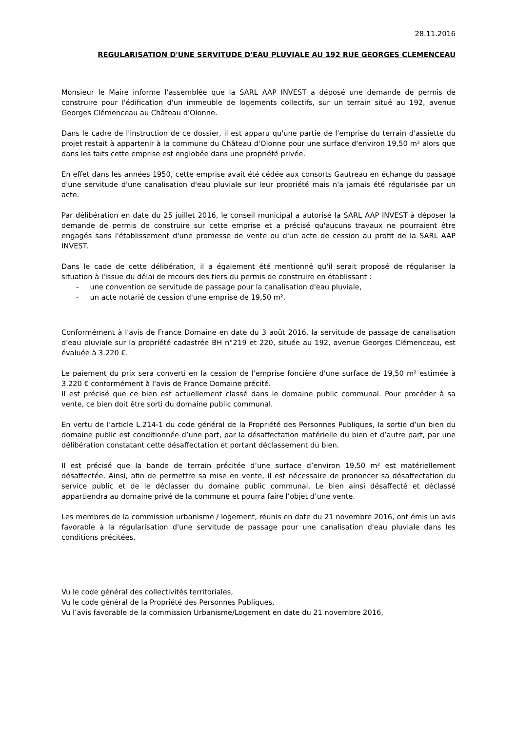28.11.2016
REGULARISATION D'UNE SERVITUDE D'EAU PLUVIALE AU 192 RUE GEORGES CLEMENCEAU
Monsieur le Maire informe l’assemblée que la SARL AAP INVEST a déposé une demande de permis de construire pour l'édification d'un immeuble de logements collectifs, sur un terrain situé au 192, avenue Georges Clémenceau au Château d'Olonne.
Dans le cadre de l'instruction de ce dossier, il est apparu qu'une partie de l'emprise du terrain d'assiette du projet restait à appartenir à la commune du Château d'Olonne pour une surface d'environ 19,50 m² alors que dans les faits cette emprise est englobée dans une propriété privée.
En effet dans les années 1950, cette emprise avait été cédée aux consorts Gautreau en échange du passage d'une servitude d'une canalisation d'eau pluviale sur leur propriété mais n'a jamais été régularisée par un acte.
Par délibération en date du 25 juillet 2016, le conseil municipal a autorisé la SARL AAP INVEST à déposer la demande de permis de construire sur cette emprise et a précisé qu'aucuns travaux ne pourraient être engagés sans l'établissement d'une promesse de vente ou d'un acte de cession au profit de la SARL AAP INVEST.
Dans le cade de cette délibération, il a également été mentionné qu'il serait proposé de régulariser la situation à l'issue du délai de recours des tiers du permis de construire en établissant :
- une convention de servitude de passage pour la canalisation d'eau pluviale,
- un acte notarié de cession d'une emprise de 19,50 m².
Conformément à l'avis de France Domaine en date du 3 août 2016, la servitude de passage de canalisation d'eau pluviale sur la propriété cadastrée BH n°219 et 220, située au 192, avenue Georges Clémenceau, est évaluée à 3.220 €.
Le paiement du prix sera converti en la cession de l'emprise foncière d'une surface de 19,50 m² estimée à 3.220 € conformément à l'avis de France Domaine précité.
Il est précisé que ce bien est actuellement classé dans le domaine public communal. Pour procéder à sa vente, ce bien doit être sorti du domaine public communal.
En vertu de l’article L.214-1 du code général de la Propriété des Personnes Publiques, la sortie d’un bien du domaine public est conditionnée d’une part, par la désaffectation matérielle du bien et d’autre part, par une délibération constatant cette désaffectation et portant déclassement du bien.
Il est précisé que la bande de terrain précitée d’une surface d’environ 19,50 m² est matériellement désaffectée. Ainsi, afin de permettre sa mise en vente, il est nécessaire de prononcer sa désaffectation du service public et de le déclasser du domaine public communal. Le bien ainsi désaffecté et déclassé appartiendra au domaine privé de la commune et pourra faire l’objet d’une vente.
Les membres de la commission urbanisme / logement, réunis en date du 21 novembre 2016, ont émis un avis favorable à la régularisation d'une servitude de passage pour une canalisation d'eau pluviale dans les conditions précitées.
Vu le code général des collectivités territoriales,
Vu le code général de la Propriété des Personnes Publiques,
Vu l’avis favorable de la commission Urbanisme/Logement en date du 21 novembre 2016,